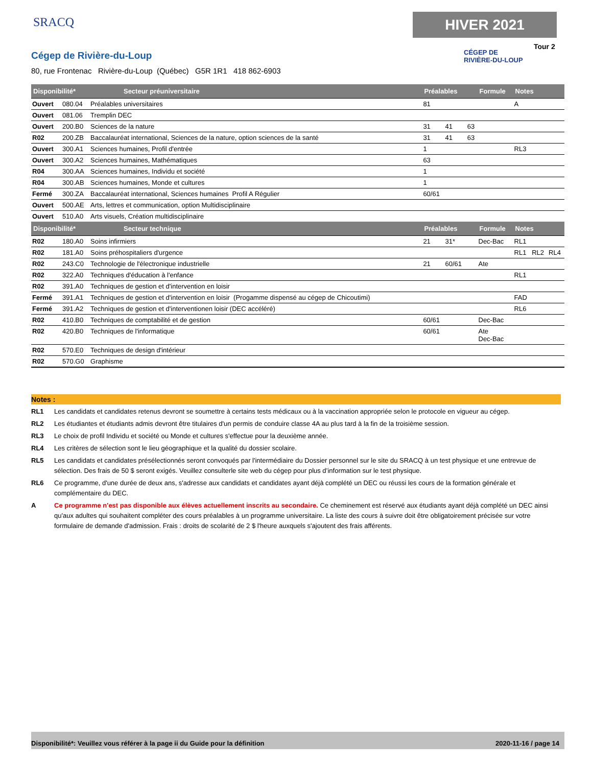SRACQ HIVER 2021
Tour 2
CÉGEP DE
RIVIÈRE-DU-LOUP
Cégep de Rivière-du-Loup
80, rue Frontenac Rivière-du-Loup (Québec) G5R 1R1 418 862-6903
| Disponibilité* Secteur préuniversitaire | | | Préalables | | | Formule | Notes | | |
| --- | --- | --- | --- | --- | --- | --- | --- | --- | --- |
| Ouvert | 080.04 | Préalables universitaires | 81 | | | | A | | |
| Ouvert | 081.06 | Tremplin DEC | | | | | | | |
| Ouvert | 200.B0 | Sciences de la nature | 31 | 41 | 63 | | | | |
| R02 | 200.ZB | Baccalauréat international, Sciences de la nature, option sciences de la santé | 31 | 41 | 63 | | | | |
| Ouvert | 300.A1 | Sciences humaines, Profil d'entrée | 1 | | | | RL3 | | |
| Ouvert | 300.A2 | Sciences humaines, Mathématiques | 63 | | | | | | |
| R04 | 300.AA | Sciences humaines, Individu et société | 1 | | | | | | |
| R04 | 300.AB | Sciences humaines, Monde et cultures | 1 | | | | | | |
| Fermé | 300.ZA | Baccalauréat international, Sciences humaines Profil A Régulier | 60/61 | | | | | | |
| Ouvert | 500.AE | Arts, lettres et communication, option Multidisciplinaire | | | | | | | |
| Ouvert | 510.A0 | Arts visuels, Création multidisciplinaire | | | | | | | |
| Disponibilité* Secteur technique | | | Préalables | | | Formule | Notes | | |
| R02 | 180.A0 | Soins infirmiers | 21 | 31* | | Dec-Bac | RL1 | | |
| R02 | 181.A0 | Soins préhospitaliers d'urgence | | | | | RL1 | RL2 | RL4 |
| R02 | 243.C0 | Technologie de l'électronique industrielle | 21 | 60/61 | | Ate | | | |
| R02 | 322.A0 | Techniques d'éducation à l'enfance | | | | | RL1 | | |
| R02 | 391.A0 | Techniques de gestion et d'intervention en loisir | | | | | | | |
| Fermé | 391.A1 | Techniques de gestion et d'intervention en loisir (Progamme dispensé au cégep de Chicoutimi) | | | | | FAD | | |
| Fermé | 391.A2 | Techniques de gestion et d'interventionen loisir (DEC accéléré) | | | | | RL6 | | |
| R02 | 410.B0 | Techniques de comptabilité et de gestion | 60/61 | | | Dec-Bac | | | |
| R02 | 420.B0 | Techniques de l'informatique | 60/61 | | | Ate Dec-Bac | | | |
| R02 | 570.E0 | Techniques de design d'intérieur | | | | | | | |
| R02 | 570.G0 | Graphisme | | | | | | | |
Notes :
RL1 Les candidats et candidates retenus devront se soumettre à certains tests médicaux ou à la vaccination appropriée selon le protocole en vigueur au cégep.
RL2 Les étudiantes et étudiants admis devront être titulaires d'un permis de conduire classe 4A au plus tard à la fin de la troisième session.
RL3 Le choix de profil Individu et société ou Monde et cultures s'effectue pour la deuxième année.
RL4 Les critères de sélection sont le lieu géographique et la qualité du dossier scolaire.
RL5 Les candidats et candidates présélectionnés seront convoqués par l'intermédiaire du Dossier personnel sur le site du SRACQ à un test physique et une entrevue de sélection. Des frais de 50 $ seront exigés. Veuillez consulterle site web du cégep pour plus d’information sur le test physique.
RL6 Ce programme, d'une durée de deux ans, s'adresse aux candidats et candidates ayant déjà complété un DEC ou réussi les cours de la formation générale et complémentaire du DEC.
A Ce programme n'est pas disponible aux élèves actuellement inscrits au secondaire. Ce cheminement est réservé aux étudiants ayant déjà complété un DEC ainsi qu'aux adultes qui souhaitent compléter des cours préalables à un programme universitaire. La liste des cours à suivre doit être obligatoirement précisée sur votre formulaire de demande d'admission. Frais : droits de scolarité de 2 $ l'heure auxquels s'ajoutent des frais afférents.
Disponibilité*: Veuillez vous référer à la page ii du Guide pour la définition 2020-11-16 / page 14